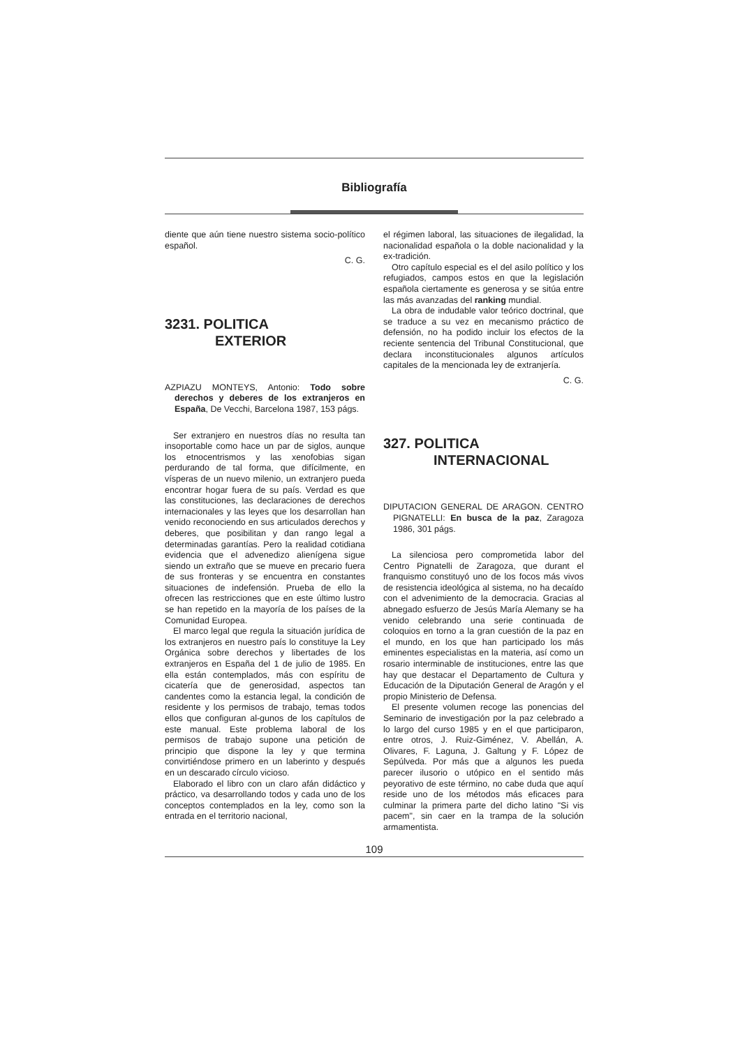Bibliografía
diente que aún tiene nuestro sistema socio-político español.
C. G.
3231. POLITICA
EXTERIOR
AZPIAZU MONTEYS, Antonio: Todo sobre derechos y deberes de los extranjeros en España, De Vecchi, Barcelona 1987, 153 págs.
Ser extranjero en nuestros días no resulta tan insoportable como hace un par de siglos, aunque los etnocentrismos y las xenofobias sigan perdurando de tal forma, que difícilmente, en vísperas de un nuevo milenio, un extranjero pueda encontrar hogar fuera de su país. Verdad es que las constituciones, las declaraciones de derechos internacionales y las leyes que los desarrollan han venido reconociendo en sus articulados derechos y deberes, que posibilitan y dan rango legal a determinadas garantías. Pero la realidad cotidiana evidencia que el advenedizo alienígena sigue siendo un extraño que se mueve en precario fuera de sus fronteras y se encuentra en constantes situaciones de indefensión. Prueba de ello la ofrecen las restricciones que en este último lustro se han repetido en la mayoría de los países de la Comunidad Europea.
El marco legal que regula la situación jurídica de los extranjeros en nuestro país lo constituye la Ley Orgánica sobre derechos y libertades de los extranjeros en España del 1 de julio de 1985. En ella están contemplados, más con espíritu de cicatería que de generosidad, aspectos tan candentes como la estancia legal, la condición de residente y los permisos de trabajo, temas todos ellos que configuran al-gunos de los capítulos de este manual. Este problema laboral de los permisos de trabajo supone una petición de principio que dispone la ley y que termina convirtiéndose primero en un laberinto y después en un descarado círculo vicioso.
Elaborado el libro con un claro afán didáctico y práctico, va desarrollando todos y cada uno de los conceptos contemplados en la ley, como son la entrada en el territorio nacional,
el régimen laboral, las situaciones de ilegalidad, la nacionalidad española o la doble nacionalidad y la ex-tradición.
Otro capítulo especial es el del asilo político y los refugiados, campos estos en que la legislación española ciertamente es generosa y se sitúa entre las más avanzadas del ranking mundial.
La obra de indudable valor teórico doctrinal, que se traduce a su vez en mecanismo práctico de defensión, no ha podido incluir los efectos de la reciente sentencia del Tribunal Constitucional, que declara inconstitucionales algunos artículos capitales de la mencionada ley de extranjería.
C. G.
327. POLITICA
INTERNACIONAL
DIPUTACION GENERAL DE ARAGON. CENTRO PIGNATELLI: En busca de la paz, Zaragoza 1986, 301 págs.
La silenciosa pero comprometida labor del Centro Pignatelli de Zaragoza, que durant el franquismo constituyó uno de los focos más vivos de resistencia ideológica al sistema, no ha decaído con el advenimiento de la democracia. Gracias al abnegado esfuerzo de Jesús María Alemany se ha venido celebrando una serie continuada de coloquios en torno a la gran cuestión de la paz en el mundo, en los que han participado los más eminentes especialistas en la materia, así como un rosario interminable de instituciones, entre las que hay que destacar el Departamento de Cultura y Educación de la Diputación General de Aragón y el propio Ministerio de Defensa.
El presente volumen recoge las ponencias del Seminario de investigación por la paz celebrado a lo largo del curso 1985 y en el que participaron, entre otros, J. Ruiz-Giménez, V. Abellán, A. Olivares, F. Laguna, J. Galtung y F. López de Sepúlveda. Por más que a algunos les pueda parecer ilusorio o utópico en el sentido más peyorativo de este término, no cabe duda que aquí reside uno de los métodos más eficaces para culminar la primera parte del dicho latino "Si vis pacem", sin caer en la trampa de la solución armamentista.
109